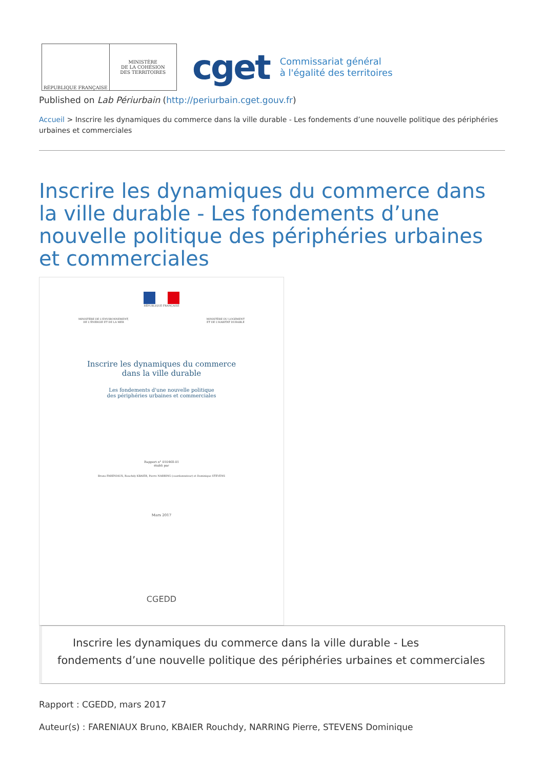RÉPUBLIQUE FRANÇAISE MINISTÈRE
DE LA COHÉSION
DES TERRITOIRES
cget
Commissariat général
à l'égalité des territoires
Published on Lab Périurbain (http://periurbain.cget.gouv.fr)
Accueil > Inscrire les dynamiques du commerce dans la ville durable - Les fondements d’une nouvelle politique des périphéries urbaines et commerciales
Inscrire les dynamiques du commerce dans la ville durable - Les fondements d’une nouvelle politique des périphéries urbaines et commerciales
RÉPUBLIQUE FRANÇAISE
MINISTÈRE DE L'ENVIRONNEMENT,
DE L'ÉNERGIE ET DE LA MER MINISTÈRE DU LOGEMENT
ET DE L'HABITAT DURABLE
Inscrire les dynamiques du commerce
dans la ville durable
Les fondements d'une nouvelle politique
des périphéries urbaines et commerciales
Rapport n° 010468-01
établi par
Bruno FARENIAUX, Rouchdy KBAIER, Pierre NARRING (coordonnateur) et Dominique STEVENS
Mars 2017
CGEDD
Inscrire les dynamiques du commerce dans la ville durable - Les fondements d’une nouvelle politique des périphéries urbaines et commerciales
Rapport : CGEDD, mars 2017
Auteur(s) : FARENIAUX Bruno, KBAIER Rouchdy, NARRING Pierre, STEVENS Dominique